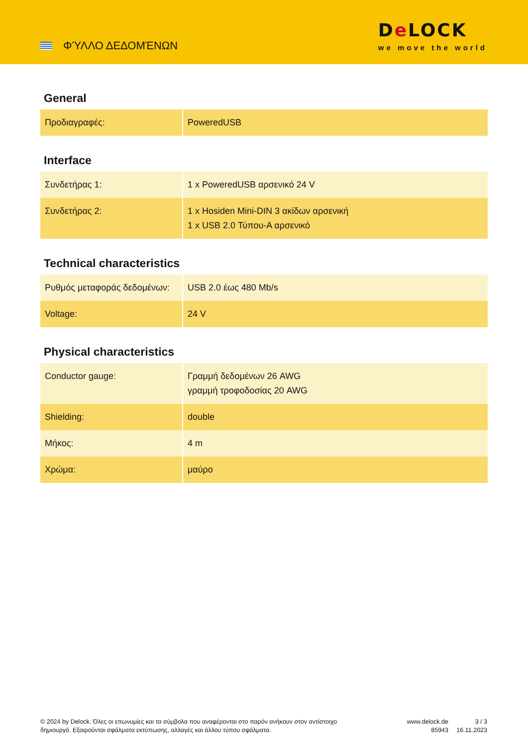ΦΎΛΛΟ ΔΕΔΟΜΈΝΩΝ
De LOCK
we move the world
General
| Προδιαγραφές: | PoweredUSB |
Interface
| Συνδετήρας 1: | 1 x PoweredUSB αρσενικό 24 V |
| Συνδετήρας 2: | 1 x Hosiden Mini-DIN 3 ακίδων αρσενική 1 x USB 2.0 Τύπου-A αρσενικό |
Technical characteristics
| Ρυθμός μεταφοράς δεδομένων: | USB 2.0 έως 480 Mb/s |
| Voltage: | 24 V |
Physical characteristics
| Conductor gauge: | Γραμμή δεδομένων 26 AWG γραμμή τροφοδοσίας 20 AWG |
| Shielding: | double |
| Μήκος: | 4 m |
| Χρώμα: | μαύρο |
© 2024 by Delock. Όλες οι επωνυμίες και τα σύμβολα που αναφέρονται στο παρόν ανήκουν στον αντίστοιχο δημιουργό. Εξαιρούνται σφάλματα εκτύπωσης, αλλαγές και άλλου τύπου σφάλματα.
www.delock.de
85943
3 / 3
16.11.2023